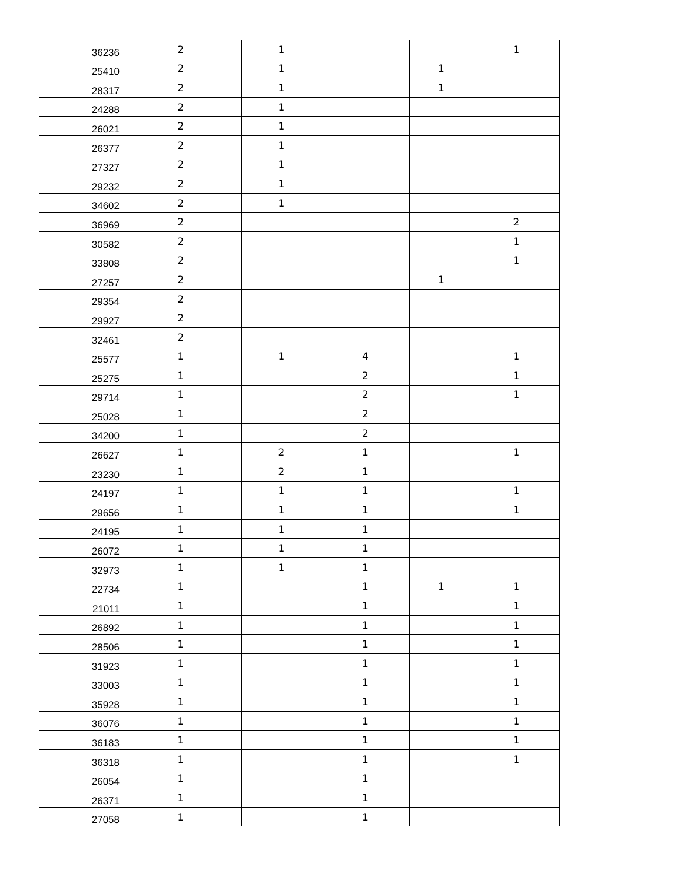| 36236 | 2 | 1 | | | 1 |
| 25410 | 2 | 1 | | 1 | |
| 28317 | 2 | 1 | | 1 | |
| 24288 | 2 | 1 | | | |
| 26021 | 2 | 1 | | | |
| 26377 | 2 | 1 | | | |
| 27327 | 2 | 1 | | | |
| 29232 | 2 | 1 | | | |
| 34602 | 2 | 1 | | | |
| 36969 | 2 | | | | 2 |
| 30582 | 2 | | | | 1 |
| 33808 | 2 | | | | 1 |
| 27257 | 2 | | | 1 | |
| 29354 | 2 | | | | |
| 29927 | 2 | | | | |
| 32461 | 2 | | | | |
| 25577 | 1 | 1 | 4 | | 1 |
| 25275 | 1 | | 2 | | 1 |
| 29714 | 1 | | 2 | | 1 |
| 25028 | 1 | | 2 | | |
| 34200 | 1 | | 2 | | |
| 26627 | 1 | 2 | 1 | | 1 |
| 23230 | 1 | 2 | 1 | | |
| 24197 | 1 | 1 | 1 | | 1 |
| 29656 | 1 | 1 | 1 | | 1 |
| 24195 | 1 | 1 | 1 | | |
| 26072 | 1 | 1 | 1 | | |
| 32973 | 1 | 1 | 1 | | |
| 22734 | 1 | | 1 | 1 | 1 |
| 21011 | 1 | | 1 | | 1 |
| 26892 | 1 | | 1 | | 1 |
| 28506 | 1 | | 1 | | 1 |
| 31923 | 1 | | 1 | | 1 |
| 33003 | 1 | | 1 | | 1 |
| 35928 | 1 | | 1 | | 1 |
| 36076 | 1 | | 1 | | 1 |
| 36183 | 1 | | 1 | | 1 |
| 36318 | 1 | | 1 | | 1 |
| 26054 | 1 | | 1 | | |
| 26371 | 1 | | 1 | | |
| 27058 | 1 | | 1 | | |